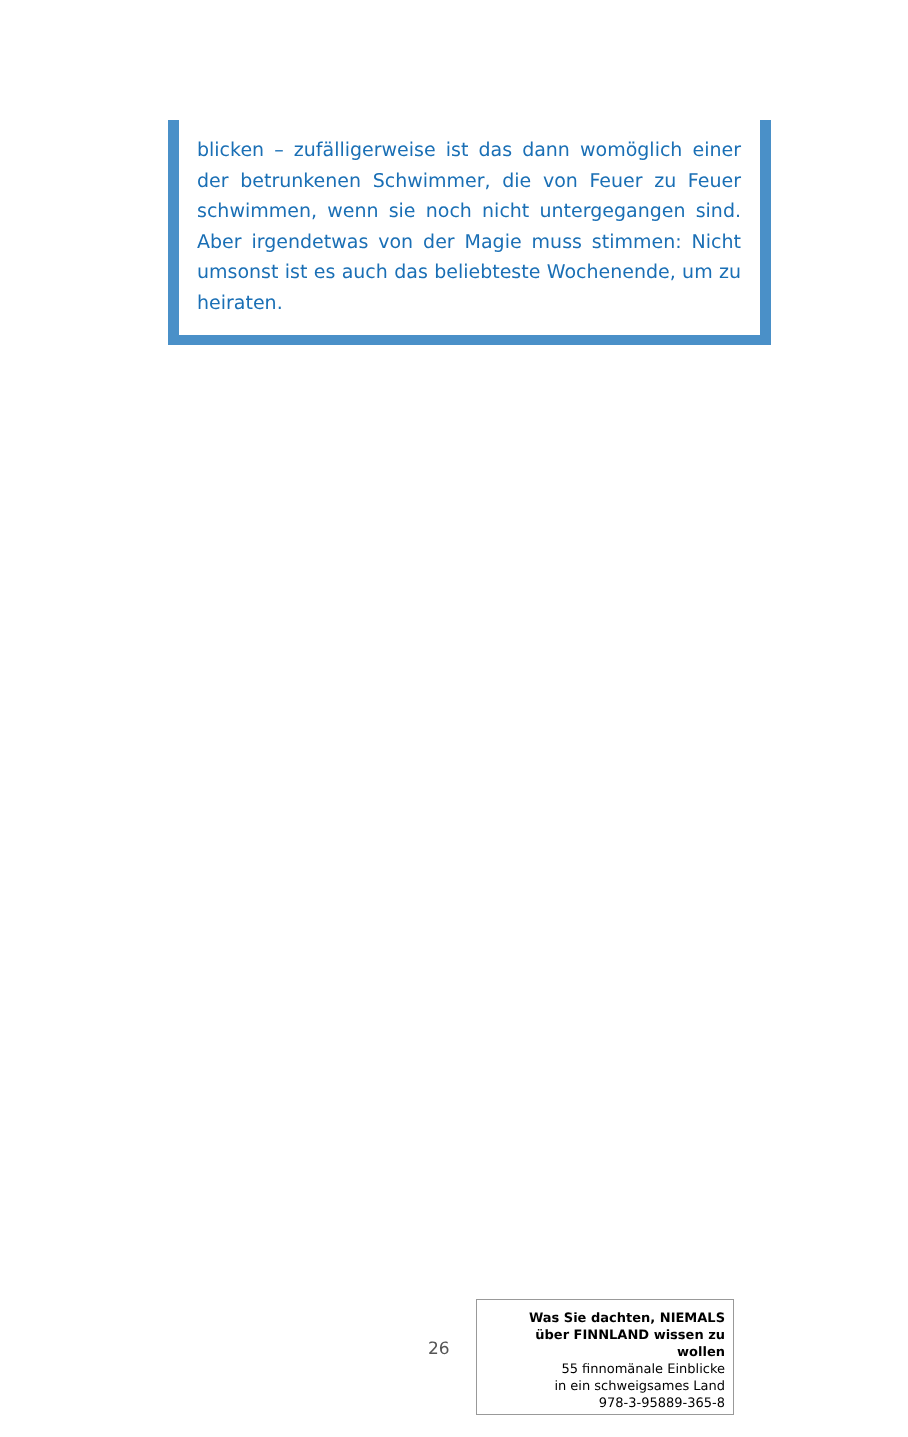blicken – zufälligerweise ist das dann womöglich einer der betrunkenen Schwimmer, die von Feuer zu Feuer schwimmen, wenn sie noch nicht unterge­gangen sind. Aber irgendetwas von der Magie muss stimmen: Nicht umsonst ist es auch das beliebteste Wochenende, um zu heiraten.
26
Was Sie dachten, NIEMALS
über FINNLAND wissen zu wollen
55 finnomänale Einblicke
in ein schweigsames Land
978-3-95889-365-8